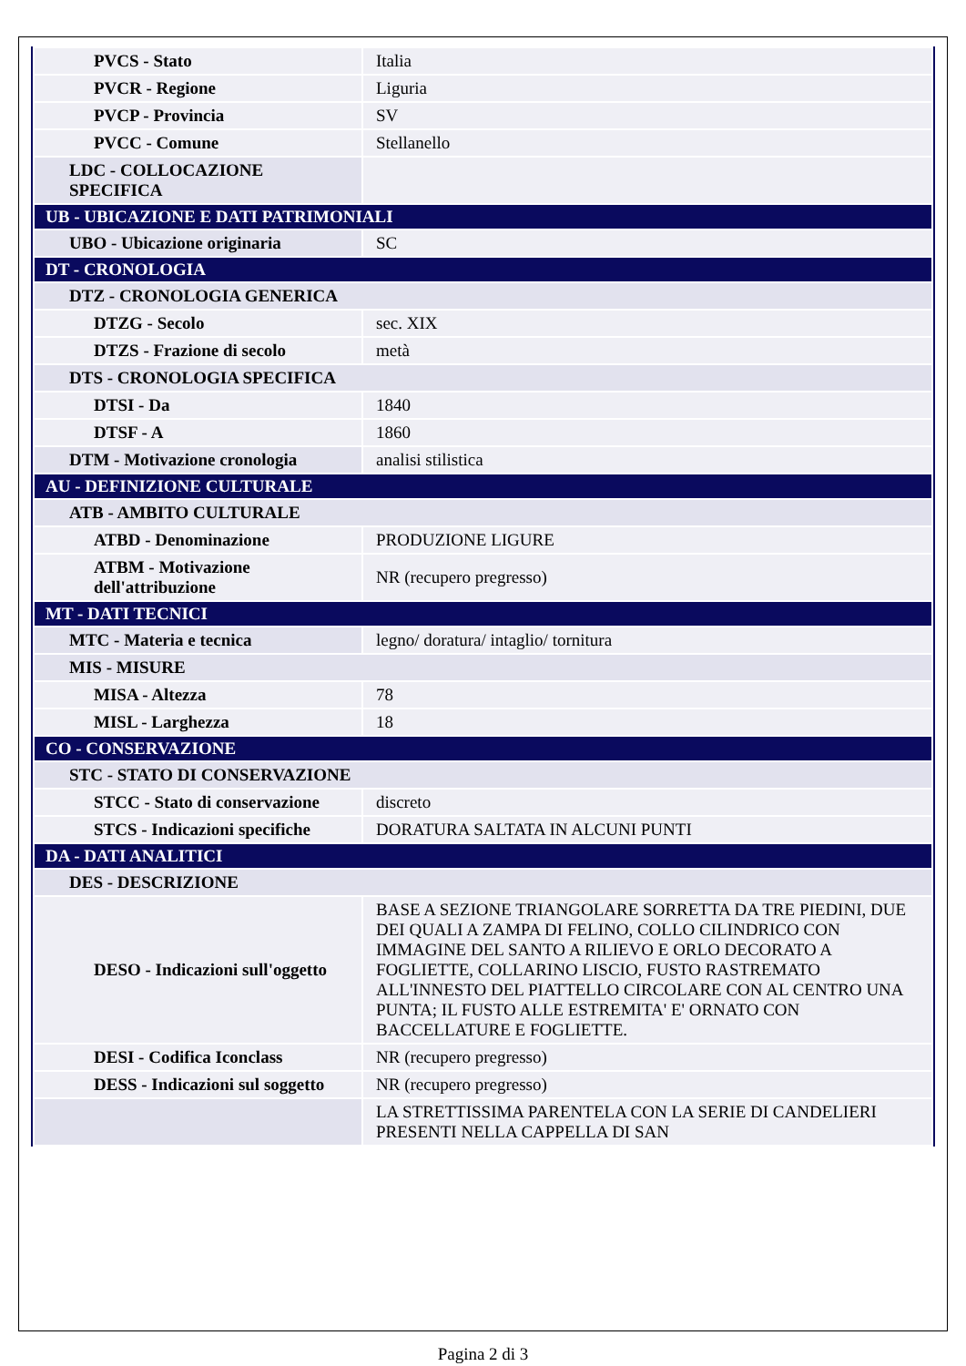| PVCS - Stato | Italia |
| PVCR - Regione | Liguria |
| PVCP - Provincia | SV |
| PVCC - Comune | Stellanello |
| LDC - COLLOCAZIONE SPECIFICA | |
| UB - UBICAZIONE E DATI PATRIMONIALI | |
| UBO - Ubicazione originaria | SC |
| DT - CRONOLOGIA | |
| DTZ - CRONOLOGIA GENERICA | |
| DTZG - Secolo | sec. XIX |
| DTZS - Frazione di secolo | metà |
| DTS - CRONOLOGIA SPECIFICA | |
| DTSI - Da | 1840 |
| DTSF - A | 1860 |
| DTM - Motivazione cronologia | analisi stilistica |
| AU - DEFINIZIONE CULTURALE | |
| ATB - AMBITO CULTURALE | |
| ATBD - Denominazione | PRODUZIONE LIGURE |
| ATBM - Motivazione dell'attribuzione | NR (recupero pregresso) |
| MT - DATI TECNICI | |
| MTC - Materia e tecnica | legno/ doratura/ intaglio/ tornitura |
| MIS - MISURE | |
| MISA - Altezza | 78 |
| MISL - Larghezza | 18 |
| CO - CONSERVAZIONE | |
| STC - STATO DI CONSERVAZIONE | |
| STCC - Stato di conservazione | discreto |
| STCS - Indicazioni specifiche | DORATURA SALTATA IN ALCUNI PUNTI |
| DA - DATI ANALITICI | |
| DES - DESCRIZIONE | |
| DESO - Indicazioni sull'oggetto | BASE A SEZIONE TRIANGOLARE SORRETTA DA TRE PIEDINI, DUE DEI QUALI A ZAMPA DI FELINO, COLLO CILINDRICO CON IMMAGINE DEL SANTO A RILIEVO E ORLO DECORATO A FOGLIETTE, COLLARINO LISCIO, FUSTO RASTREMATO ALL'INNESTO DEL PIATTELLO CIRCOLARE CON AL CENTRO UNA PUNTA; IL FUSTO ALLE ESTREMITA' E' ORNATO CON BACCELLATURE E FOGLIETTE. |
| DESI - Codifica Iconclass | NR (recupero pregresso) |
| DESS - Indicazioni sul soggetto | NR (recupero pregresso) |
| | LA STRETTISSIMA PARENTELA CON LA SERIE DI CANDELIERI PRESENTI NELLA CAPPELLA DI SAN |
Pagina 2 di 3